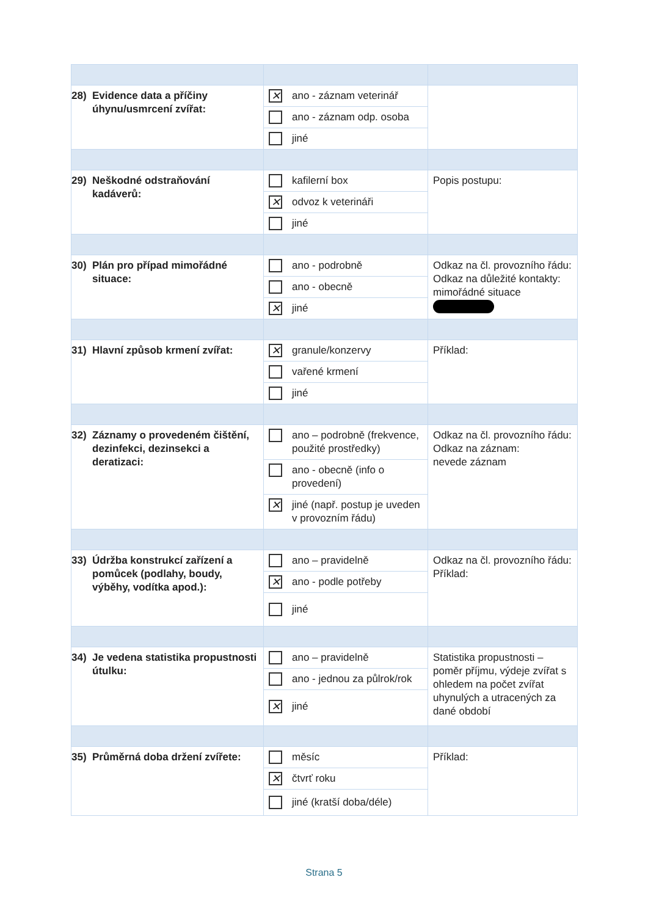| 28) Evidence data a příčiny úhynu/usmrcení zvířat: | ✕ ano - záznam veterinář ano - záznam odp. osoba jiné | |
| 29) Neškodné odstraňování kadáverů: | kafilerní box ✕ odvoz k veterináři jiné | Popis postupu: |
| 30) Plán pro případ mimořádné situace: | ano - podrobně ano - obecně ✕ jiné | Odkaz na čl. provozního řádu: Odkaz na důležité kontakty: mimořádné situace |
| 31) Hlavní způsob krmení zvířat: | ✕ granule/konzervy vařené krmení jiné | Příklad: |
| 32) Záznamy o provedeném čištění, dezinfekci, dezinsekci a deratizaci: | ano – podrobně (frekvence, použité prostředky) ano - obecně (info o provedení) ✕ jiné (např. postup je uveden v provozním řádu) | Odkaz na čl. provozního řádu: Odkaz na záznam: nevede záznam |
| 33) Údržba konstrukcí zařízení a pomůcek (podlahy, boudy, výběhy, vodítka apod.): | ano – pravidelně ✕ ano - podle potřeby jiné | Odkaz na čl. provozního řádu: Příklad: |
| 34) Je vedena statistika propustnosti útulku: | ano – pravidelně ano - jednou za půlrok/rok ✕ jiné | Statistika propustnosti – poměr příjmu, výdeje zvířat s ohledem na počet zvířat uhynulých a utracených za dané období |
| 35) Průměrná doba držení zvířete: | měsíc ✕ čtvrť roku jiné (kratší doba/déle) | Příklad: |
Strana 5